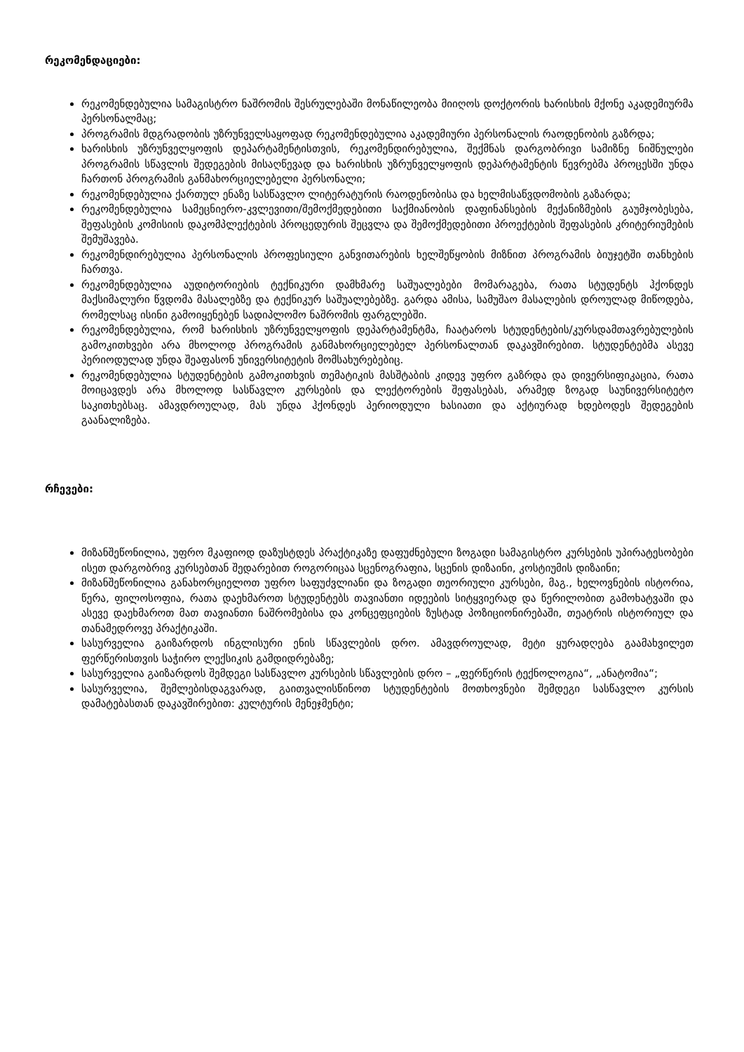რეკომენდაციები:
რეკომენდებულია სამაგისტრო ნაშრომის შესრულებაში მონაწილეობა მიიღოს დოქტორის ხარისხის მქონე აკადემიურმა პერსონალმაც;
პროგრამის მდგრადობის უზრუნველსაყოფად რეკომენდებულია აკადემიური პერსონალის რაოდენობის გაზრდა;
ხარისხის უზრუნველყოფის დეპარტამენტისთვის, რეკომენდირებულია, შექმნას დარგობრივი სამიზნე ნიშნულები პროგრამის სწავლის შედეგების მისაღწევად და ხარისხის უზრუნველყოფის დეპარტამენტის წევრებმა პროცესში უნდა ჩართონ პროგრამის განმახორციელებელი პერსონალი;
რეკომენდებულია ქართულ ენაზე სასწავლო ლიტერატურის რაოდენობისა და ხელმისაწვდომობის გაზარდა;
რეკომენდებულია სამეცნიერო-კვლევითი/შემოქმედებითი საქმიანობის დაფინანსების მექანიზმების გაუმჯობესება, შეფასების კომისიის დაკომპლექტების პროცედურის შეცვლა და შემოქმედებითი პროექტების შეფასების კრიტერიუმების შემუშავება.
რეკომენდირებულია პერსონალის პროფესიული განვითარების ხელშეწყობის მიზნით პროგრამის ბიუჯეტში თანხების ჩართვა.
რეკომენდებულია აუდიტორიების ტექნიკური დამხმარე საშუალებები მომარაგება, რათა სტუდენტს ჰქონდეს მაქსიმალური წვდომა მასალებზე და ტექნიკურ საშუალებებზე. გარდა ამისა, სამუშაო მასალების დროულად მიწოდება, რომელსაც ისინი გამოიყენებენ სადიპლომო ნაშრომის ფარგლებში.
რეკომენდებულია, რომ ხარისხის უზრუნველყოფის დეპარტამენტმა, ჩაატაროს სტუდენტების/კურსდამთავრებულების გამოკითხვები არა მხოლოდ პროგრამის განმახორციელებელ პერსონალთან დაკავშირებით. სტუდენტებმა ასევე პერიოდულად უნდა შეაფასონ უნივერსიტეტის მომსახურებებიც.
რეკომენდებულია სტუდენტების გამოკითხვის თემატიკის მასშტაბის კიდევ უფრო გაზრდა და დივერსიფიკაცია, რათა მოიცავდეს არა მხოლოდ სასწავლო კურსების და ლექტორების შეფასებას, არამედ ზოგად საუნივერსიტეტო საკითხებსაც. ამავდროულად, მას უნდა ჰქონდეს პერიოდული ხასიათი და აქტიურად ხდებოდეს შედეგების გაანალიზება.
რჩევები:
მიზანშეწონილია, უფრო მკაფიოდ დაზუსტდეს პრაქტიკაზე დაფუძნებული ზოგადი სამაგისტრო კურსების უპირატესობები ისეთ დარგობრივ კურსებთან შედარებით როგორიცაა სცენოგრაფია, სცენის დიზაინი, კოსტიუმის დიზაინი;
მიზანშეწონილია განახორციელოთ უფრო საფუძვლიანი და ზოგადი თეორიული კურსები, მაგ., ხელოვნების ისტორია, წერა, ფილოსოფია, რათა დაეხმაროთ სტუდენტებს თავიანთი იდეების სიტყვიერად და წერილობით გამოხატვაში და ასევე დაეხმაროთ მათ თავიანთი ნაშრომებისა და კონცეფციების ზუსტად პოზიციონირებაში, თეატრის ისტორიულ და თანამედროვე პრაქტიკაში.
სასურველია გაიზარდოს ინგლისური ენის სწავლების დრო. ამავდროულად, მეტი ყურადღება გაამახვილეთ ფერწერისთვის საჭირო ლექსიკის გამდიდრებაზე;
სასურველია გაიზარდოს შემდეგი სასწავლო კურსების სწავლების დრო – „ფერწერის ტექნოლოგია“, „ანატომია“;
სასურველია, შემლებისდაგვარად, გაითვალისწინოთ სტუდენტების მოთხოვნები შემდეგი სასწავლო კურსის დამატებასთან დაკავშირებით: კულტურის მენეჯმენტი;